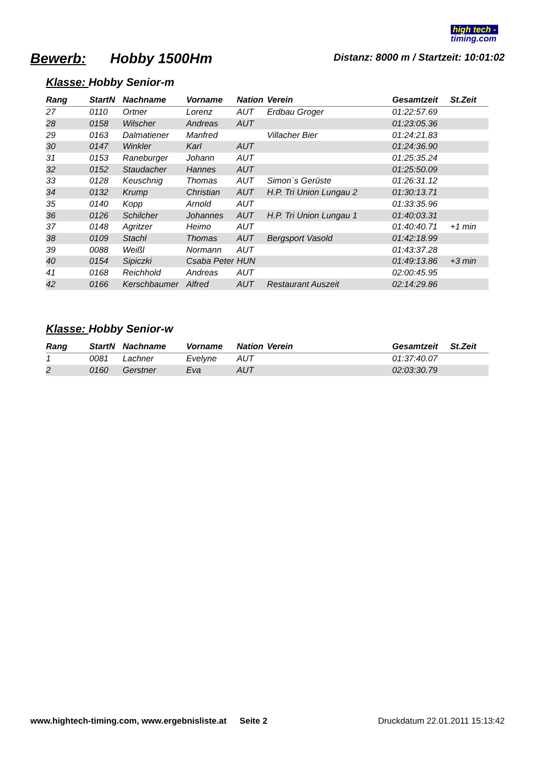high tech -
timing.com
Bewerb: Hobby 1500Hm
Distanz: 8000 m / Startzeit: 10:01:02
Klasse: Hobby Senior-m
| Rang | StartN | Nachname | Vorname | Nation | Verein | Gesamtzeit | St.Zeit |
| --- | --- | --- | --- | --- | --- | --- | --- |
| 27 | 0110 | Ortner | Lorenz | AUT | Erdbau Groger | 01:22:57.69 | |
| 28 | 0158 | Wilscher | Andreas | AUT | | 01:23:05.36 | |
| 29 | 0163 | Dalmatiener | Manfred | | Villacher Bier | 01:24:21.83 | |
| 30 | 0147 | Winkler | Karl | AUT | | 01:24:36.90 | |
| 31 | 0153 | Raneburger | Johann | AUT | | 01:25:35.24 | |
| 32 | 0152 | Staudacher | Hannes | AUT | | 01:25:50.09 | |
| 33 | 0128 | Keuschnig | Thomas | AUT | Simon´s Gerüste | 01:26:31.12 | |
| 34 | 0132 | Krump | Christian | AUT | H.P. Tri Union Lungau 2 | 01:30:13.71 | |
| 35 | 0140 | Kopp | Arnold | AUT | | 01:33:35.96 | |
| 36 | 0126 | Schilcher | Johannes | AUT | H.P. Tri Union Lungau 1 | 01:40:03.31 | |
| 37 | 0148 | Agritzer | Heimo | AUT | | 01:40:40.71 | +1 min |
| 38 | 0109 | Stachl | Thomas | AUT | Bergsport Vasold | 01:42:18.99 | |
| 39 | 0088 | Weißl | Normann | AUT | | 01:43:37.28 | |
| 40 | 0154 | Sipiczki | Csaba Peter | HUN | | 01:49:13.86 | +3 min |
| 41 | 0168 | Reichhold | Andreas | AUT | | 02:00:45.95 | |
| 42 | 0166 | Kerschbaumer | Alfred | AUT | Restaurant Auszeit | 02:14:29.86 | |
Klasse: Hobby Senior-w
| Rang | StartN | Nachname | Vorname | Nation | Verein | Gesamtzeit | St.Zeit |
| --- | --- | --- | --- | --- | --- | --- | --- |
| 1 | 0081 | Lachner | Evelyne | AUT | | 01:37:40.07 | |
| 2 | 0160 | Gerstner | Eva | AUT | | 02:03:30.79 | |
www.hightech-timing.com, www.ergebnisliste.at Seite 2 Druckdatum 22.01.2011 15:13:42